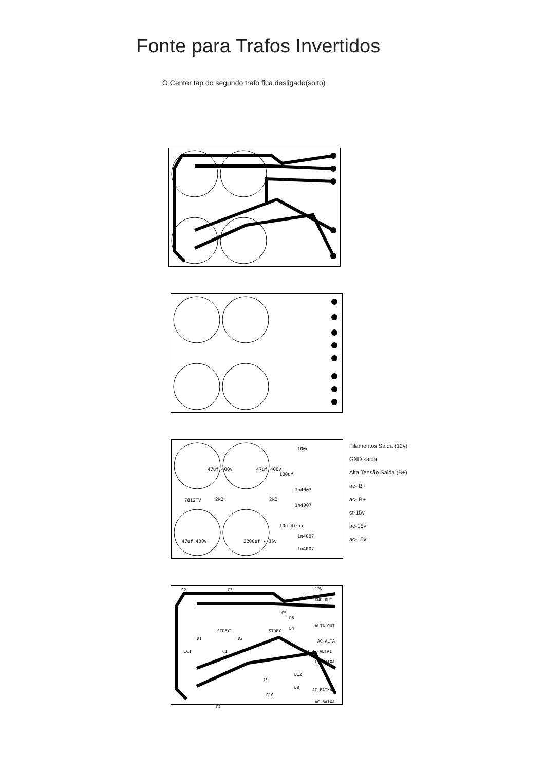Fonte para Trafos Invertidos
O Center tap do segundo trafo fica desligado(solto)
2k2
2k2
1n4007
1n4007
1n4007
1n4007
47uf 400v
47uf 400v
47uf 400v
2200uf - 35v
100n
100uf
7812TV
10n disco
Filamentos Saida (12v)
GND saida
Alta Tensão Saida (B+)
ac- B+
ac- B+
ct-15v
ac-15v
ac-15v
C2
C3
12V
GND-OUT
D6
D4
ALTA-OUT
AC-ALTA
D1 AC-ALTA1
CT-BAIXA
D12
D8
AC-BAIXA1
AC-BAIXA
C1
D1
D2
STDBY1
STDBY
IC1
C9
C5
C6
C10
C4